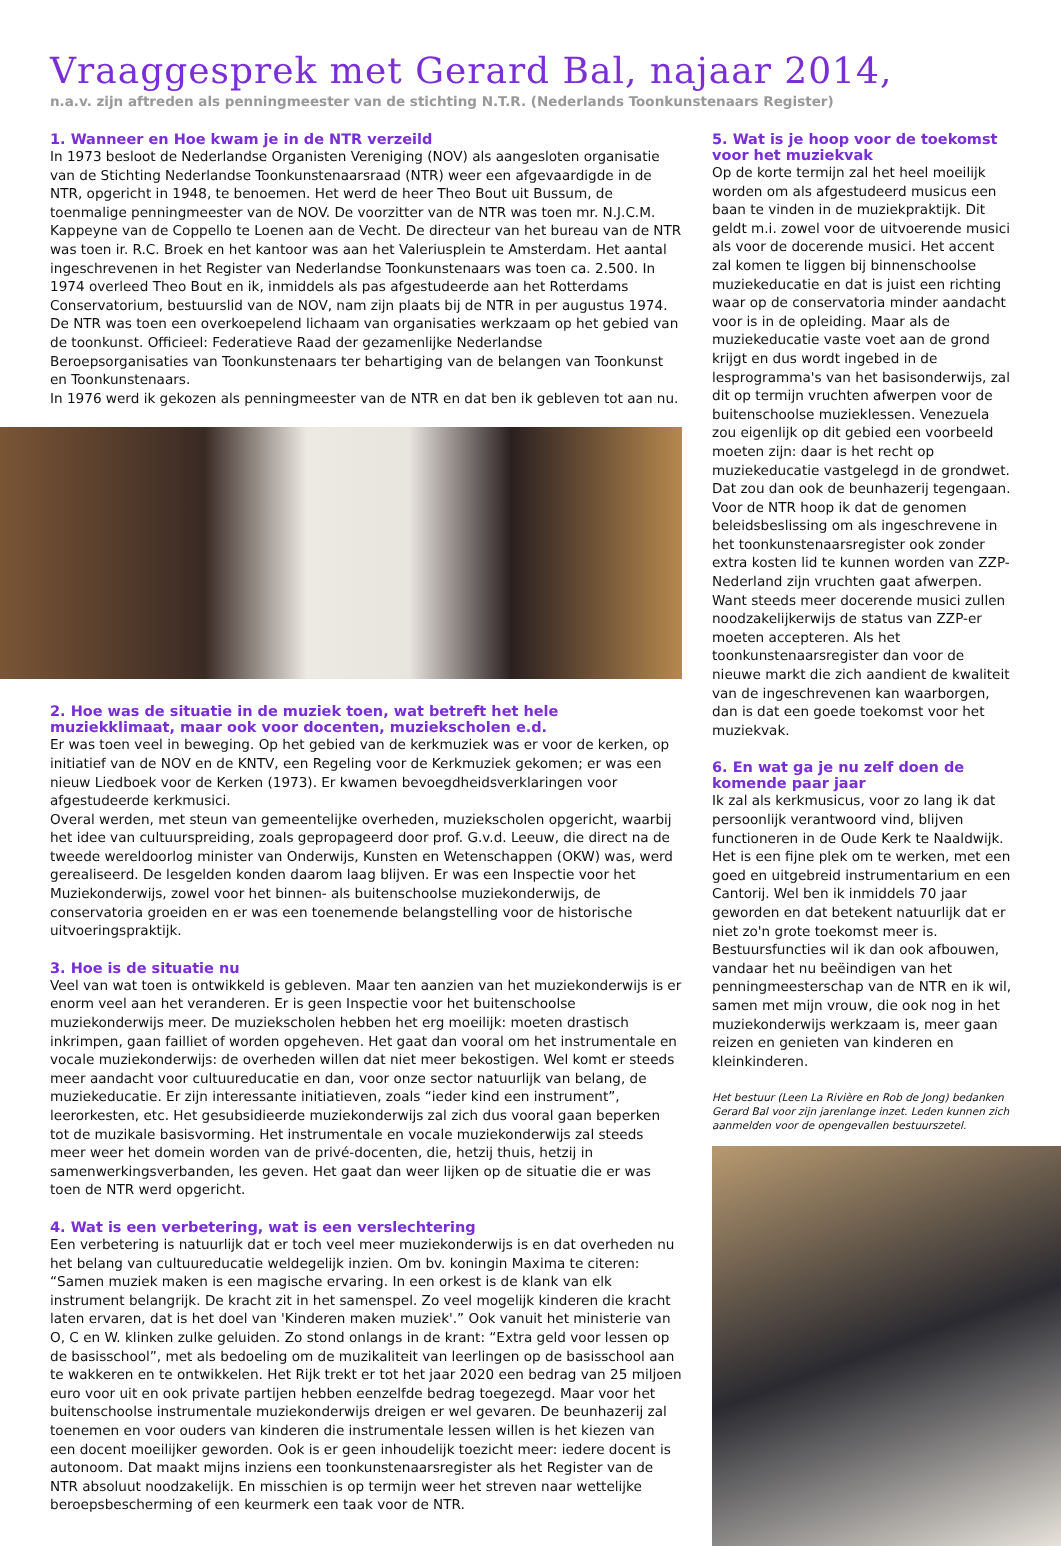Vraaggesprek met Gerard Bal, najaar 2014,
n.a.v. zijn aftreden als penningmeester van de stichting N.T.R. (Nederlands Toonkunstenaars Register)
1. Wanneer en Hoe kwam je in de NTR verzeild
In 1973 besloot de Nederlandse Organisten Vereniging (NOV) als aangesloten organisatie van de Stichting Nederlandse Toonkunstenaarsraad (NTR) weer een afgevaardigde in de NTR, opgericht in 1948, te benoemen. Het werd de heer Theo Bout uit Bussum, de toenmalige penningmeester van de NOV. De voorzitter van de NTR was toen mr. N.J.C.M. Kappeyne van de Coppello te Loenen aan de Vecht. De directeur van het bureau van de NTR was toen ir. R.C. Broek en het kantoor was aan het Valeriusplein te Amsterdam. Het aantal ingeschrevenen in het Register van Nederlandse Toonkunstenaars was toen ca. 2.500. In 1974 overleed Theo Bout en ik, inmiddels als pas afgestudeerde aan het Rotterdams Conservatorium, bestuurslid van de NOV, nam zijn plaats bij de NTR in per augustus 1974.
De NTR was toen een overkoepelend lichaam van organisaties werkzaam op het gebied van de toonkunst. Officieel: Federatieve Raad der gezamenlijke Nederlandse Beroepsorganisaties van Toonkunstenaars ter behartiging van de belangen van Toonkunst en Toonkunstenaars.
In 1976 werd ik gekozen als penningmeester van de NTR en dat ben ik gebleven tot aan nu.
2. Hoe was de situatie in de muziek toen, wat betreft het hele muziekklimaat, maar ook voor docenten, muziekscholen e.d.
Er was toen veel in beweging. Op het gebied van de kerkmuziek was er voor de kerken, op initiatief van de NOV en de KNTV, een Regeling voor de Kerkmuziek gekomen; er was een nieuw Liedboek voor de Kerken (1973). Er kwamen bevoegdheidsverklaringen voor afgestudeerde kerkmusici.
Overal werden, met steun van gemeentelijke overheden, muziekscholen opgericht, waarbij het idee van cultuurspreiding, zoals gepropageerd door prof. G.v.d. Leeuw, die direct na de tweede wereldoorlog minister van Onderwijs, Kunsten en Wetenschappen (OKW) was, werd gerealiseerd. De lesgelden konden daarom laag blijven. Er was een Inspectie voor het Muziekonderwijs, zowel voor het binnen- als buitenschoolse muziekonderwijs, de conservatoria groeiden en er was een toenemende belangstelling voor de historische uitvoeringspraktijk.
3. Hoe is de situatie nu
Veel van wat toen is ontwikkeld is gebleven. Maar ten aanzien van het muziekonderwijs is er enorm veel aan het veranderen. Er is geen Inspectie voor het buitenschoolse muziekonderwijs meer. De muziekscholen hebben het erg moeilijk: moeten drastisch inkrimpen, gaan failliet of worden opgeheven. Het gaat dan vooral om het instrumentale en vocale muziekonderwijs: de overheden willen dat niet meer bekostigen. Wel komt er steeds meer aandacht voor cultuureducatie en dan, voor onze sector natuurlijk van belang, de muziekeducatie. Er zijn interessante initiatieven, zoals “ieder kind een instrument”, leerorkesten, etc. Het gesubsidieerde muziekonderwijs zal zich dus vooral gaan beperken tot de muzikale basisvorming. Het instrumentale en vocale muziekonderwijs zal steeds meer weer het domein worden van de privé-docenten, die, hetzij thuis, hetzij in samenwerkingsverbanden, les geven. Het gaat dan weer lijken op de situatie die er was toen de NTR werd opgericht.
4. Wat is een verbetering, wat is een verslechtering
Een verbetering is natuurlijk dat er toch veel meer muziekonderwijs is en dat overheden nu het belang van cultuureducatie weldegelijk inzien. Om bv. koningin Maxima te citeren: “Samen muziek maken is een magische ervaring. In een orkest is de klank van elk instrument belangrijk. De kracht zit in het samenspel. Zo veel mogelijk kinderen die kracht laten ervaren, dat is het doel van 'Kinderen maken muziek'.” Ook vanuit het ministerie van O, C en W. klinken zulke geluiden. Zo stond onlangs in de krant: “Extra geld voor lessen op de basisschool”, met als bedoeling om de muzikaliteit van leerlingen op de basisschool aan te wakkeren en te ontwikkelen. Het Rijk trekt er tot het jaar 2020 een bedrag van 25 miljoen euro voor uit en ook private partijen hebben eenzelfde bedrag toegezegd. Maar voor het buitenschoolse instrumentale muziekonderwijs dreigen er wel gevaren. De beunhazerij zal toenemen en voor ouders van kinderen die instrumentale lessen willen is het kiezen van een docent moeilijker geworden. Ook is er geen inhoudelijk toezicht meer: iedere docent is autonoom. Dat maakt mijns inziens een toonkunstenaarsregister als het Register van de NTR absoluut noodzakelijk. En misschien is op termijn weer het streven naar wettelijke beroepsbescherming of een keurmerk een taak voor de NTR.
5. Wat is je hoop voor de toekomst voor het muziekvak
Op de korte termijn zal het heel moeilijk worden om als afgestudeerd musicus een baan te vinden in de muziekpraktijk. Dit geldt m.i. zowel voor de uitvoerende musici als voor de docerende musici. Het accent zal komen te liggen bij binnenschoolse muziekeducatie en dat is juist een richting waar op de conservatoria minder aandacht voor is in de opleiding. Maar als de muziekeducatie vaste voet aan de grond krijgt en dus wordt ingebed in de lesprogramma's van het basisonderwijs, zal dit op termijn vruchten afwerpen voor de buitenschoolse muzieklessen. Venezuela zou eigenlijk op dit gebied een voorbeeld moeten zijn: daar is het recht op muziekeducatie vastgelegd in de grondwet. Dat zou dan ook de beunhazerij tegengaan. Voor de NTR hoop ik dat de genomen beleidsbeslissing om als ingeschrevene in het toonkunstenaarsregister ook zonder extra kosten lid te kunnen worden van ZZP-Nederland zijn vruchten gaat afwerpen. Want steeds meer docerende musici zullen noodzakelijkerwijs de status van ZZP-er moeten accepteren. Als het toonkunstenaarsregister dan voor de nieuwe markt die zich aandient de kwaliteit van de ingeschrevenen kan waarborgen, dan is dat een goede toekomst voor het muziekvak.
6. En wat ga je nu zelf doen de komende paar jaar
Ik zal als kerkmusicus, voor zo lang ik dat persoonlijk verantwoord vind, blijven functioneren in de Oude Kerk te Naaldwijk. Het is een fijne plek om te werken, met een goed en uitgebreid instrumentarium en een Cantorij. Wel ben ik inmiddels 70 jaar geworden en dat betekent natuurlijk dat er niet zo'n grote toekomst meer is. Bestuursfuncties wil ik dan ook afbouwen, vandaar het nu beëindigen van het penningmeesterschap van de NTR en ik wil, samen met mijn vrouw, die ook nog in het muziekonderwijs werkzaam is, meer gaan reizen en genieten van kinderen en kleinkinderen.
Het bestuur (Leen La Rivière en Rob de Jong) bedanken Gerard Bal voor zijn jarenlange inzet. Leden kunnen zich aanmelden voor de opengevallen bestuurszetel.